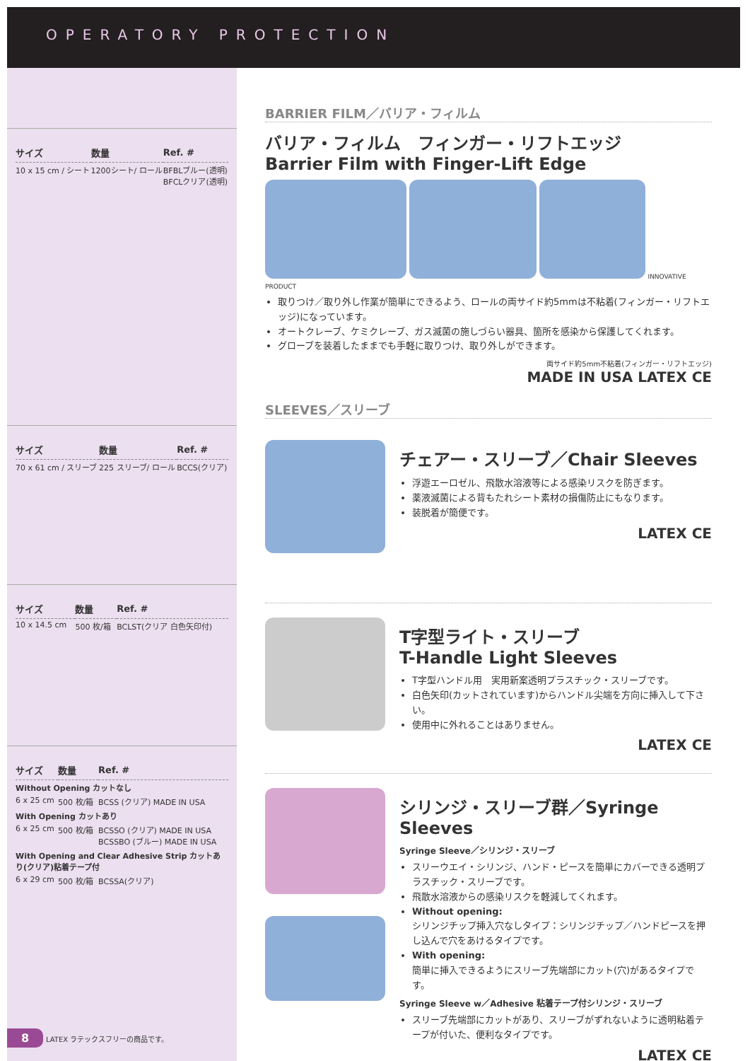OPERATORY PROTECTION
| サイズ | 数量 | Ref. # |
| --- | --- | --- |
| 10 x 15 cm / シート | 1200シート/ ロール | BFBLブルー(透明) BFCLクリア(透明) |
| サイズ | 数量 | Ref. # |
| --- | --- | --- |
| 70 x 61 cm / スリーブ | 225 スリーブ/ ロール | BCCS(クリア) |
| サイズ | 数量 | Ref. # |
| --- | --- | --- |
| 10 x 14.5 cm | 500 枚/箱 | BCLST(クリア 白色矢印付) |
| サイズ | 数量 | Ref. # |
| --- | --- | --- |
| Without Opening カットなし | | |
| 6 x 25 cm | 500 枚/箱 | BCSS (クリア) MADE IN USA |
| With Opening カットあり | | |
| 6 x 25 cm | 500 枚/箱 | BCSSO (クリア) MADE IN USA BCSSBO (ブルー) MADE IN USA |
| With Opening and Clear Adhesive Strip カットあり(クリア)粘着テープ付 | | |
| 6 x 29 cm | 500 枚/箱 | BCSSA(クリア) |
8 LATEX ラテックスフリーの商品です。
BARRIER FILM／バリア・フィルム
バリア・フィルム　フィンガー・リフトエッジ
Barrier Film with Finger-Lift Edge
INNOVATIVE PRODUCT
取りつけ／取り外し作業が簡単にできるよう、ロールの両サイド約5mmは不粘着(フィンガー・リフトエッジ)になっています。
オートクレーブ、ケミクレーブ、ガス滅菌の施しづらい器具、箇所を感染から保護してくれます。
グローブを装着したままでも手軽に取りつけ、取り外しができます。
両サイド約5mm不粘着(フィンガー・リフトエッジ)
MADE IN USA LATEX CE
SLEEVES／スリーブ
チェアー・スリーブ／Chair Sleeves
浮遊エーロゼル、飛散水溶液等による感染リスクを防ぎます。
薬液滅菌による背もたれシート素材の損傷防止にもなります。
装脱着が簡便です。
LATEX CE
T字型ライト・スリーブ
T-Handle Light Sleeves
T字型ハンドル用　実用新案透明プラスチック・スリーブです。
白色矢印(カットされています)からハンドル尖端を方向に挿入して下さい。
使用中に外れることはありません。
LATEX CE
シリンジ・スリーブ群／Syringe Sleeves
Syringe Sleeve／シリンジ・スリーブ
スリーウエイ・シリンジ、ハンド・ピースを簡単にカバーできる透明プラスチック・スリーブです。
飛散水溶液からの感染リスクを軽減してくれます。
Without opening:
シリンジチップ挿入穴なしタイプ：シリンジチップ／ハンドピースを押し込んで穴をあけるタイプです。
With opening:
簡単に挿入できるようにスリーブ先端部にカット(穴)があるタイプです。
Syringe Sleeve w／Adhesive 粘着テープ付シリンジ・スリーブ
スリーブ先端部にカットがあり、スリーブがずれないように透明粘着テープが付いた、便利なタイプです。
LATEX CE